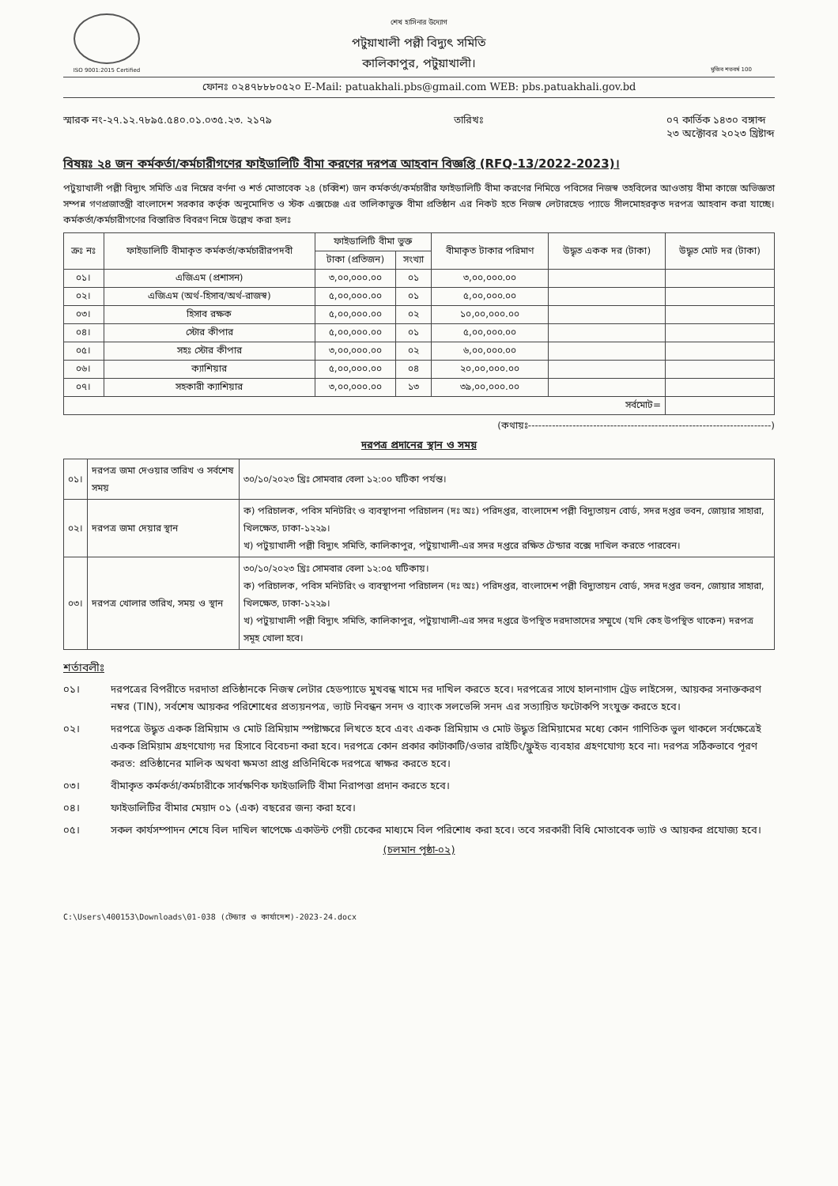ISO 9001:2015 Certified
শেখ হাসিনার উদ্যোগ
পটুয়াখালী পল্লী বিদ্যুৎ সমিতি
কালিকাপুর, পটুয়াখালী।
মুজিব শতবর্ষ 100
ফোনঃ ০২৪৭৮৮৮০৫২০ E-Mail: patuakhali.pbs@gmail.com WEB: pbs.patuakhali.gov.bd
স্মারক নং-২৭.১২.৭৮৯৫.৫৪০.০১.০৩৫.২৩. ২১৭৯
তারিখঃ ০৭ কার্তিক ১৪৩০ বঙ্গাব্দ
২৩ অক্টোবর ২০২৩ খ্রিষ্টাব্দ
বিষয়ঃ ২৪ জন কর্মকর্তা/কর্মচারীগণের ফাইডালিটি বীমা করণের দরপত্র আহবান বিজ্ঞপ্তি (RFQ-13/2022-2023)।
পটুয়াখালী পল্লী বিদ্যুৎ সমিতি এর নিম্নের বর্ণনা ও শর্ত মোতাবেক ২৪ (চব্বিশ) জন কর্মকর্তা/কর্মচারীর ফাইডালিটি বীমা করণের নিমিত্তে পবিসের নিজস্ব তহবিলের আওতায় বীমা কাজে অভিজ্ঞতা সম্পন্ন গণপ্রজাতন্ত্রী বাংলাদেশ সরকার কর্তৃক অনুমোদিত ও স্টক এক্সচেঞ্জ এর তালিকাভুক্ত বীমা প্রতিষ্ঠান এর নিকট হতে নিজস্ব লেটারহেড প্যাডে সীলমোহরকৃত দরপত্র আহবান করা যাচ্ছে। কর্মকর্তা/কর্মচারীগণের বিস্তারিত বিবরণ নিম্নে উল্লেখ করা হলঃ
| ক্রঃ নঃ | ফাইডালিটি বীমাকৃত কর্মকর্তা/কর্মচারীরপদবী | ফাইডালিটি বীমা ভুক্ত | | বীমাকৃত টাকার পরিমাণ | উদ্ধৃত একক দর (টাকা) | উদ্ধৃত মোট দর (টাকা) |
| --- | --- | --- | --- | --- | --- | --- |
| | | টাকা (প্রতিজন) | সংখ্যা | | | |
| ০১। | এজিএম (প্রশাসন) | ৩,০০,০০০.০০ | ০১ | ৩,০০,০০০.০০ | | |
| ০২। | এজিএম (অর্থ-হিসাব/অর্থ-রাজস্ব) | ৫,০০,০০০.০০ | ০১ | ৫,০০,০০০.০০ | | |
| ০৩। | হিসাব রক্ষক | ৫,০০,০০০.০০ | ০২ | ১০,০০,০০০.০০ | | |
| ০৪। | স্টোর কীপার | ৫,০০,০০০.০০ | ০১ | ৫,০০,০০০.০০ | | |
| ০৫। | সহঃ স্টোর কীপার | ৩,০০,০০০.০০ | ০২ | ৬,০০,০০০.০০ | | |
| ০৬। | ক্যাশিয়ার | ৫,০০,০০০.০০ | ০৪ | ২০,০০,০০০.০০ | | |
| ০৭। | সহকারী ক্যাশিয়ার | ৩,০০,০০০.০০ | ১৩ | ৩৯,০০,০০০.০০ | | |
| সর্বমোট= | | | | | | |
(কথায়ঃ-----------------------------------------------------------------------)
দরপত্র প্রদানের স্থান ও সময়
| ০১। | দরপত্র জমা দেওয়ার তারিখ ও সর্বশেষ সময় | ৩০/১০/২০২৩ খ্রিঃ সোমবার বেলা ১২:০০ ঘটিকা পর্যন্ত। |
| ০২। | দরপত্র জমা দেয়ার স্থান | ক) পরিচালক, পবিস মনিটরিং ও ব্যবস্থাপনা পরিচালন (দঃ অঃ) পরিদপ্তর, বাংলাদেশ পল্লী বিদ্যুতায়ন বোর্ড, সদর দপ্তর ভবন, জোয়ার সাহারা, খিলক্ষেত, ঢাকা-১২২৯। খ) পটুয়াখালী পল্লী বিদ্যুৎ সমিতি, কালিকাপুর, পটুয়াখালী-এর সদর দপ্তরে রক্ষিত টেন্ডার বক্সে দাখিল করতে পারবেন। |
| ০৩। | দরপত্র খোলার তারিখ, সময় ও স্থান | ৩০/১০/২০২৩ খ্রিঃ সোমবার বেলা ১২:০৫ ঘটিকায়। ক) পরিচালক, পবিস মনিটরিং ও ব্যবস্থাপনা পরিচালন (দঃ অঃ) পরিদপ্তর, বাংলাদেশ পল্লী বিদ্যুতায়ন বোর্ড, সদর দপ্তর ভবন, জোয়ার সাহারা, খিলক্ষেত, ঢাকা-১২২৯। খ) পটুয়াখালী পল্লী বিদ্যুৎ সমিতি, কালিকাপুর, পটুয়াখালী-এর সদর দপ্তরে উপস্থিত দরদাতাদের সম্মুখে (যদি কেহ উপস্থিত থাকেন) দরপত্র সমূহ খোলা হবে। |
শর্তাবলীঃ
০১। দরপত্রের বিপরীতে দরদাতা প্রতিষ্ঠানকে নিজস্ব লেটার হেডপ্যাডে মুখবন্ধ খামে দর দাখিল করতে হবে। দরপত্রের সাথে হালনাগাদ ট্রেড লাইসেন্স, আয়কর সনাক্তকরণ নম্বর (TIN), সর্বশেষ আয়কর পরিশোধের প্রত্যয়নপত্র, ভ্যাট নিবন্ধন সনদ ও ব্যাংক সলভেন্সি সনদ এর সত্যায়িত ফটোকপি সংযুক্ত করতে হবে।
০২। দরপত্রে উদ্ধৃত একক প্রিমিয়াম ও মোট প্রিমিয়াম স্পষ্টাক্ষরে লিখতে হবে এবং একক প্রিমিয়াম ও মোট উদ্ধৃত প্রিমিয়ামের মধ্যে কোন গাণিতিক ভুল থাকলে সর্বক্ষেত্রেই একক প্রিমিয়াম গ্রহণযোগ্য দর হিসাবে বিবেচনা করা হবে। দরপত্রে কোন প্রকার কাটাকাটি/ওভার রাইটিং/ফ্লুইড ব্যবহার গ্রহণযোগ্য হবে না। দরপত্র সঠিকভাবে পূরণ করত: প্রতিষ্ঠানের মালিক অথবা ক্ষমতা প্রাপ্ত প্রতিনিধিকে দরপত্রে স্বাক্ষর করতে হবে।
০৩। বীমাকৃত কর্মকর্তা/কর্মচারীকে সার্বক্ষণিক ফাইডালিটি বীমা নিরাপত্তা প্রদান করতে হবে।
০৪। ফাইডালিটির বীমার মেয়াদ ০১ (এক) বছরের জন্য করা হবে।
০৫। সকল কার্যসম্পাদন শেষে বিল দাখিল স্বাপেক্ষে একাউন্ট পেয়ী চেকের মাধ্যমে বিল পরিশোধ করা হবে। তবে সরকারী বিধি মোতাবেক ভ্যাট ও আয়কর প্রযোজ্য হবে।
(চলমান পৃষ্ঠা-০২)
C:\Users\400153\Downloads\01-038 (টেন্ডার ও কার্যাদেশ)-2023-24.docx